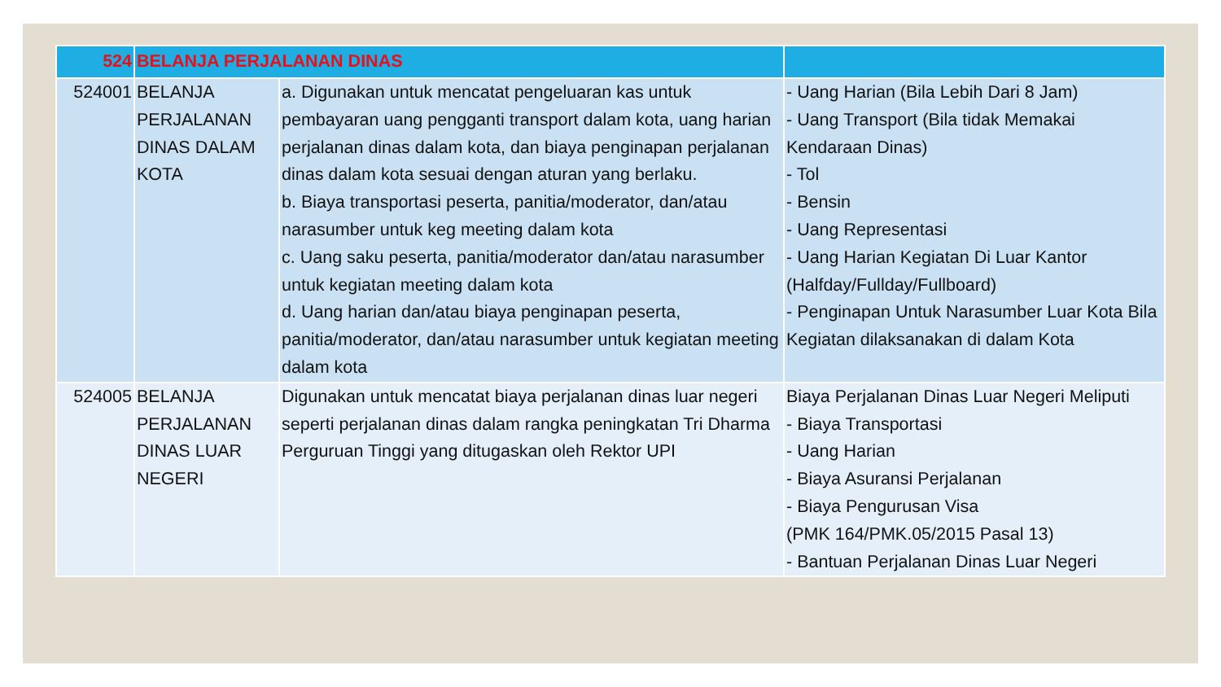| 524 | BELANJA PERJALANAN DINAS | | |
| 524001 | BELANJA PERJALANAN DINAS DALAM KOTA | a. Digunakan untuk mencatat pengeluaran kas untuk pembayaran uang pengganti transport dalam kota, uang harian perjalanan dinas dalam kota, dan biaya penginapan perjalanan dinas dalam kota sesuai dengan aturan yang berlaku. b. Biaya transportasi peserta, panitia/moderator, dan/atau narasumber untuk keg meeting dalam kota c. Uang saku peserta, panitia/moderator dan/atau narasumber untuk kegiatan meeting dalam kota d. Uang harian dan/atau biaya penginapan peserta, panitia/moderator, dan/atau narasumber untuk kegiatan meeting dalam kota | - Uang Harian (Bila Lebih Dari 8 Jam) - Uang Transport (Bila tidak Memakai Kendaraan Dinas) - Tol - Bensin - Uang Representasi - Uang Harian Kegiatan Di Luar Kantor (Halfday/Fullday/Fullboard) - Penginapan Untuk Narasumber Luar Kota Bila Kegiatan dilaksanakan di dalam Kota |
| 524005 | BELANJA PERJALANAN DINAS LUAR NEGERI | Digunakan untuk mencatat biaya perjalanan dinas luar negeri seperti perjalanan dinas dalam rangka peningkatan Tri Dharma Perguruan Tinggi yang ditugaskan oleh Rektor UPI | Biaya Perjalanan Dinas Luar Negeri Meliputi - Biaya Transportasi - Uang Harian - Biaya Asuransi Perjalanan - Biaya Pengurusan Visa (PMK 164/PMK.05/2015 Pasal 13) - Bantuan Perjalanan Dinas Luar Negeri |